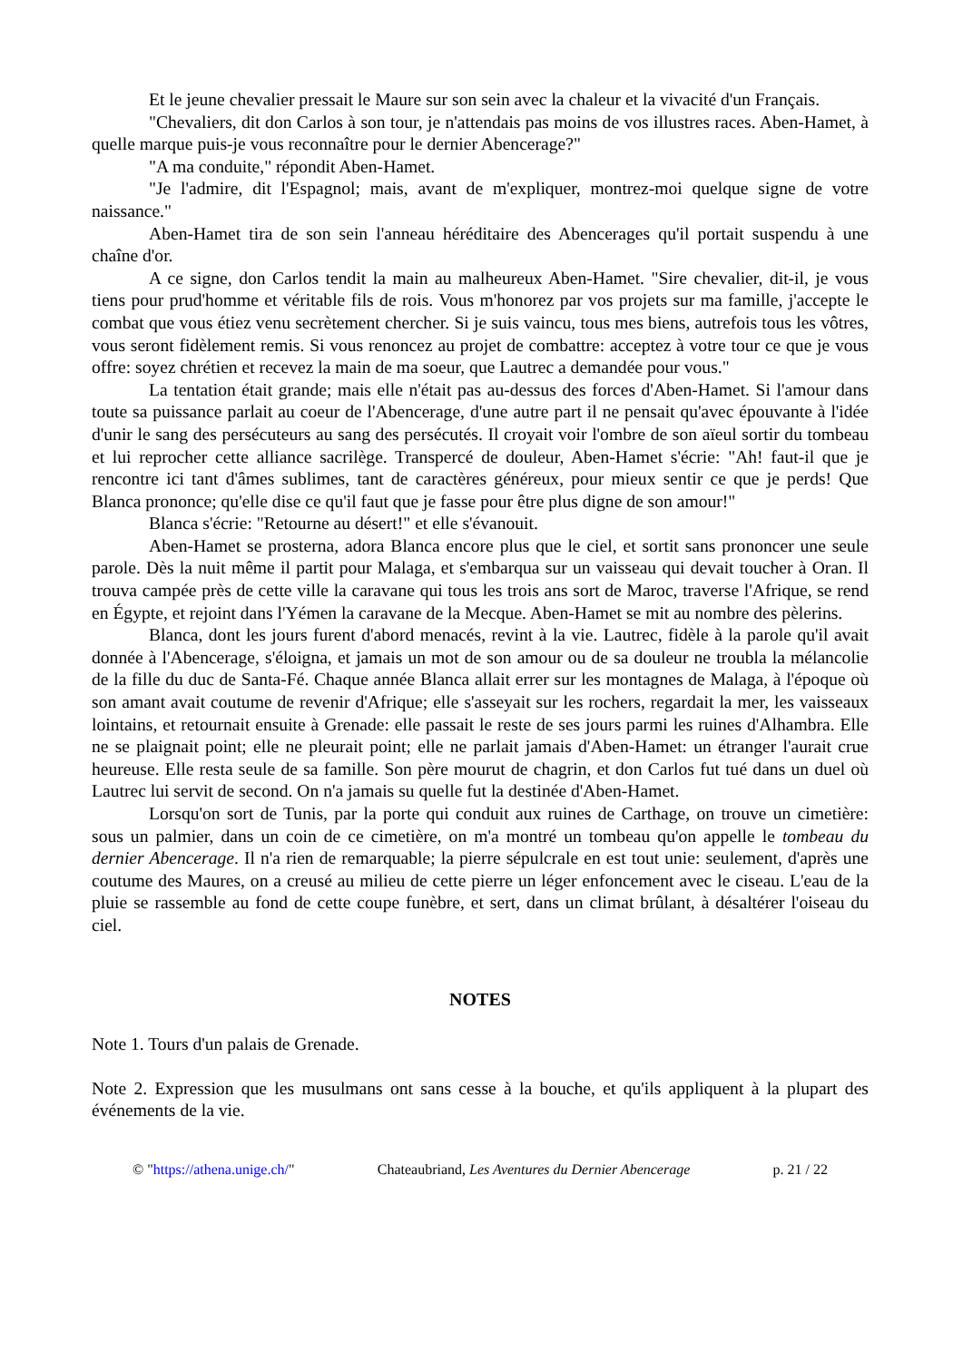Et le jeune chevalier pressait le Maure sur son sein avec la chaleur et la vivacité d'un Français.
"Chevaliers, dit don Carlos à son tour, je n'attendais pas moins de vos illustres races. Aben-Hamet, à quelle marque puis-je vous reconnaître pour le dernier Abencerage?"
"A ma conduite," répondit Aben-Hamet.
"Je l'admire, dit l'Espagnol; mais, avant de m'expliquer, montrez-moi quelque signe de votre naissance."
Aben-Hamet tira de son sein l'anneau héréditaire des Abencerages qu'il portait suspendu à une chaîne d'or.
A ce signe, don Carlos tendit la main au malheureux Aben-Hamet. "Sire chevalier, dit-il, je vous tiens pour prud'homme et véritable fils de rois. Vous m'honorez par vos projets sur ma famille, j'accepte le combat que vous étiez venu secrètement chercher. Si je suis vaincu, tous mes biens, autrefois tous les vôtres, vous seront fidèlement remis. Si vous renoncez au projet de combattre: acceptez à votre tour ce que je vous offre: soyez chrétien et recevez la main de ma soeur, que Lautrec a demandée pour vous."
La tentation était grande; mais elle n'était pas au-dessus des forces d'Aben-Hamet. Si l'amour dans toute sa puissance parlait au coeur de l'Abencerage, d'une autre part il ne pensait qu'avec épouvante à l'idée d'unir le sang des persécuteurs au sang des persécutés. Il croyait voir l'ombre de son aïeul sortir du tombeau et lui reprocher cette alliance sacrilège. Transpercé de douleur, Aben-Hamet s'écrie: "Ah! faut-il que je rencontre ici tant d'âmes sublimes, tant de caractères généreux, pour mieux sentir ce que je perds! Que Blanca prononce; qu'elle dise ce qu'il faut que je fasse pour être plus digne de son amour!"
Blanca s'écrie: "Retourne au désert!" et elle s'évanouit.
Aben-Hamet se prosterna, adora Blanca encore plus que le ciel, et sortit sans prononcer une seule parole. Dès la nuit même il partit pour Malaga, et s'embarqua sur un vaisseau qui devait toucher à Oran. Il trouva campée près de cette ville la caravane qui tous les trois ans sort de Maroc, traverse l'Afrique, se rend en Égypte, et rejoint dans l'Yémen la caravane de la Mecque. Aben-Hamet se mit au nombre des pèlerins.
Blanca, dont les jours furent d'abord menacés, revint à la vie. Lautrec, fidèle à la parole qu'il avait donnée à l'Abencerage, s'éloigna, et jamais un mot de son amour ou de sa douleur ne troubla la mélancolie de la fille du duc de Santa-Fé. Chaque année Blanca allait errer sur les montagnes de Malaga, à l'époque où son amant avait coutume de revenir d'Afrique; elle s'asseyait sur les rochers, regardait la mer, les vaisseaux lointains, et retournait ensuite à Grenade: elle passait le reste de ses jours parmi les ruines d'Alhambra. Elle ne se plaignait point; elle ne pleurait point; elle ne parlait jamais d'Aben-Hamet: un étranger l'aurait crue heureuse. Elle resta seule de sa famille. Son père mourut de chagrin, et don Carlos fut tué dans un duel où Lautrec lui servit de second. On n'a jamais su quelle fut la destinée d'Aben-Hamet.
Lorsqu'on sort de Tunis, par la porte qui conduit aux ruines de Carthage, on trouve un cimetière: sous un palmier, dans un coin de ce cimetière, on m'a montré un tombeau qu'on appelle le tombeau du dernier Abencerage. Il n'a rien de remarquable; la pierre sépulcrale en est tout unie: seulement, d'après une coutume des Maures, on a creusé au milieu de cette pierre un léger enfoncement avec le ciseau. L'eau de la pluie se rassemble au fond de cette coupe funèbre, et sert, dans un climat brûlant, à désaltérer l'oiseau du ciel.
NOTES
Note 1. Tours d'un palais de Grenade.
Note 2. Expression que les musulmans ont sans cesse à la bouche, et qu'ils appliquent à la plupart des événements de la vie.
© "https://athena.unige.ch/" Chateaubriand, Les Aventures du Dernier Abencerage p. 21 / 22